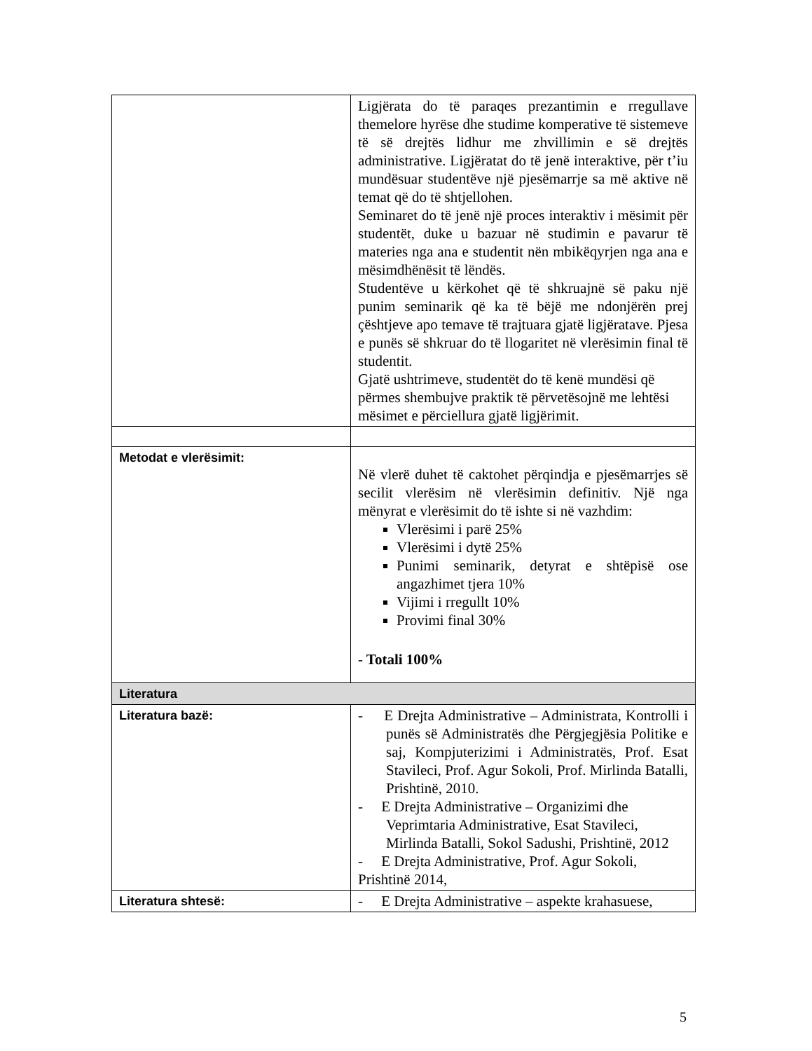| | Ligjërata do të paraqes prezantimin e rregullave themelore hyrëse dhe studime komperative të sistemeve të së drejtës lidhur me zhvillimin e së drejtës administrative. Ligjëratat do të jenë interaktive, për t’iu mundësuar studentëve një pjesëmarrje sa më aktive në temat që do të shtjellohen. Seminaret do të jenë një proces interaktiv i mësimit për studentët, duke u bazuar në studimin e pavarur të materies nga ana e studentit nën mbikëqyrjen nga ana e mësimdhënësit të lëndës. Studentëve u kërkohet që të shkruajnë së paku një punim seminarik që ka të bëjë me ndonjërën prej çështjeve apo temave të trajtuara gjatë ligjëratave. Pjesa e punës së shkruar do të llogaritet në vlerësimin final të studentit. Gjatë ushtrimeve, studentët do të kenë mundësi që përmes shembujve praktik të përvetësojnë me lehtësi mësimet e përciellura gjatë ligjërimit. |
| Metodat e vlerësimit: | Në vlerë duhet të caktohet përqindja e pjesëmarrjes së secilit vlerësim në vlerësimin definitiv. Një nga mënyrat e vlerësimit do të ishte si në vazhdim: Vlerësimi i parë 25% Vlerësimi i dytë 25% Punimi seminarik, detyrat e shtëpisë ose angazhimet tjera 10% Vijimi i rregullt 10% Provimi final 30% - Totali 100% |
| Literatura | |
| Literatura bazë: | - E Drejta Administrative – Administrata, Kontrolli i punës së Administratës dhe Përgjegjësia Politike e saj, Kompjuterizimi i Administratës, Prof. Esat Stavileci, Prof. Agur Sokoli, Prof. Mirlinda Batalli, Prishtinë, 2010. - E Drejta Administrative – Organizimi dhe Veprimtaria Administrative, Esat Stavileci, Mirlinda Batalli, Sokol Sadushi, Prishtinë, 2012 - E Drejta Administrative, Prof. Agur Sokoli, Prishtinë 2014, |
| Literatura shtesë: | - E Drejta Administrative – aspekte krahasuese, |
5